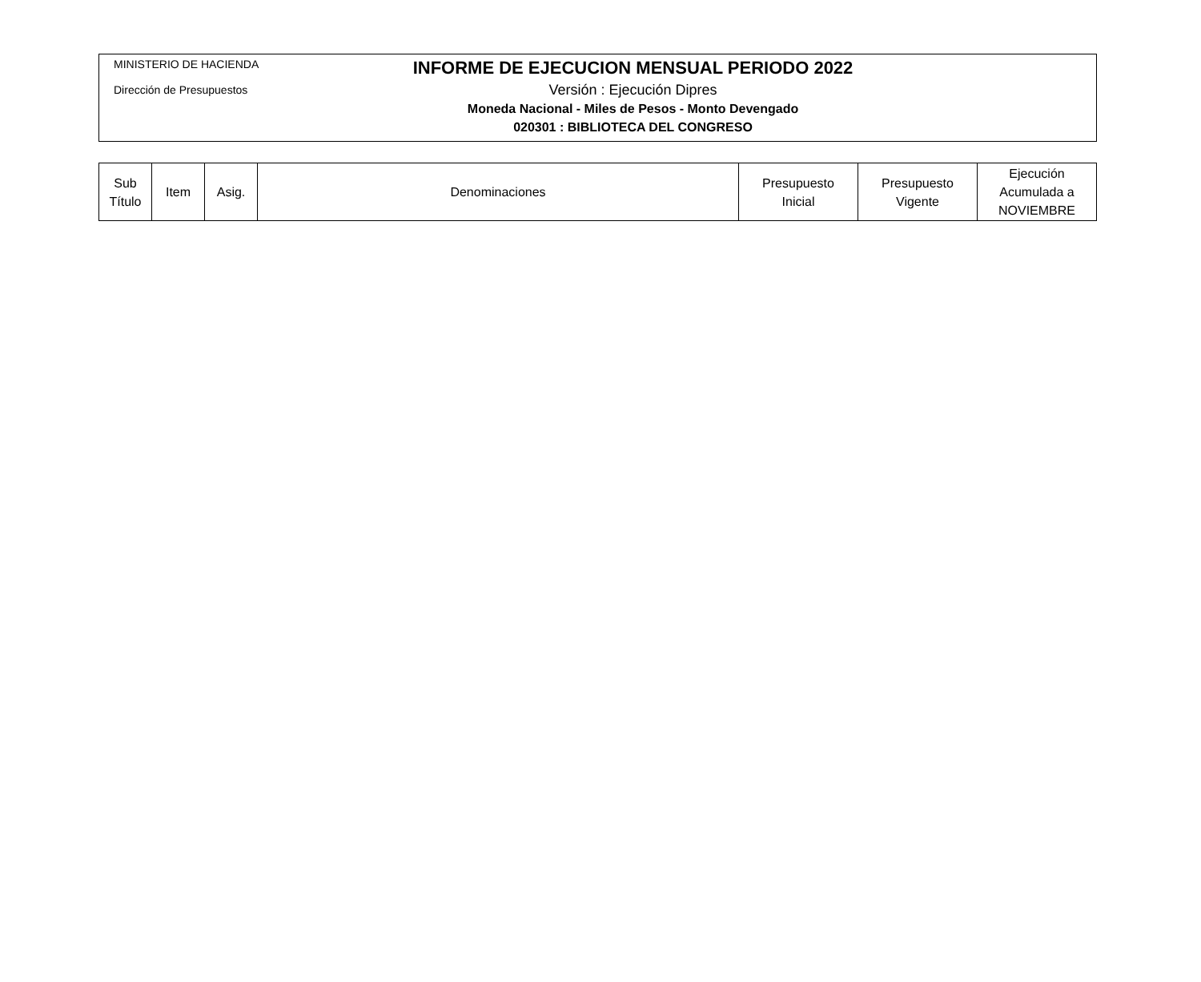MINISTERIO DE HACIENDA
Dirección de Presupuestos
INFORME DE EJECUCION MENSUAL PERIODO 2022
Versión : Ejecución Dipres
Moneda Nacional - Miles de Pesos - Monto Devengado
020301 : BIBLIOTECA DEL CONGRESO
| Sub Título | Item | Asig. | Denominaciones | Presupuesto Inicial | Presupuesto Vigente | Ejecución Acumulada a NOVIEMBRE |
| --- | --- | --- | --- | --- | --- | --- |